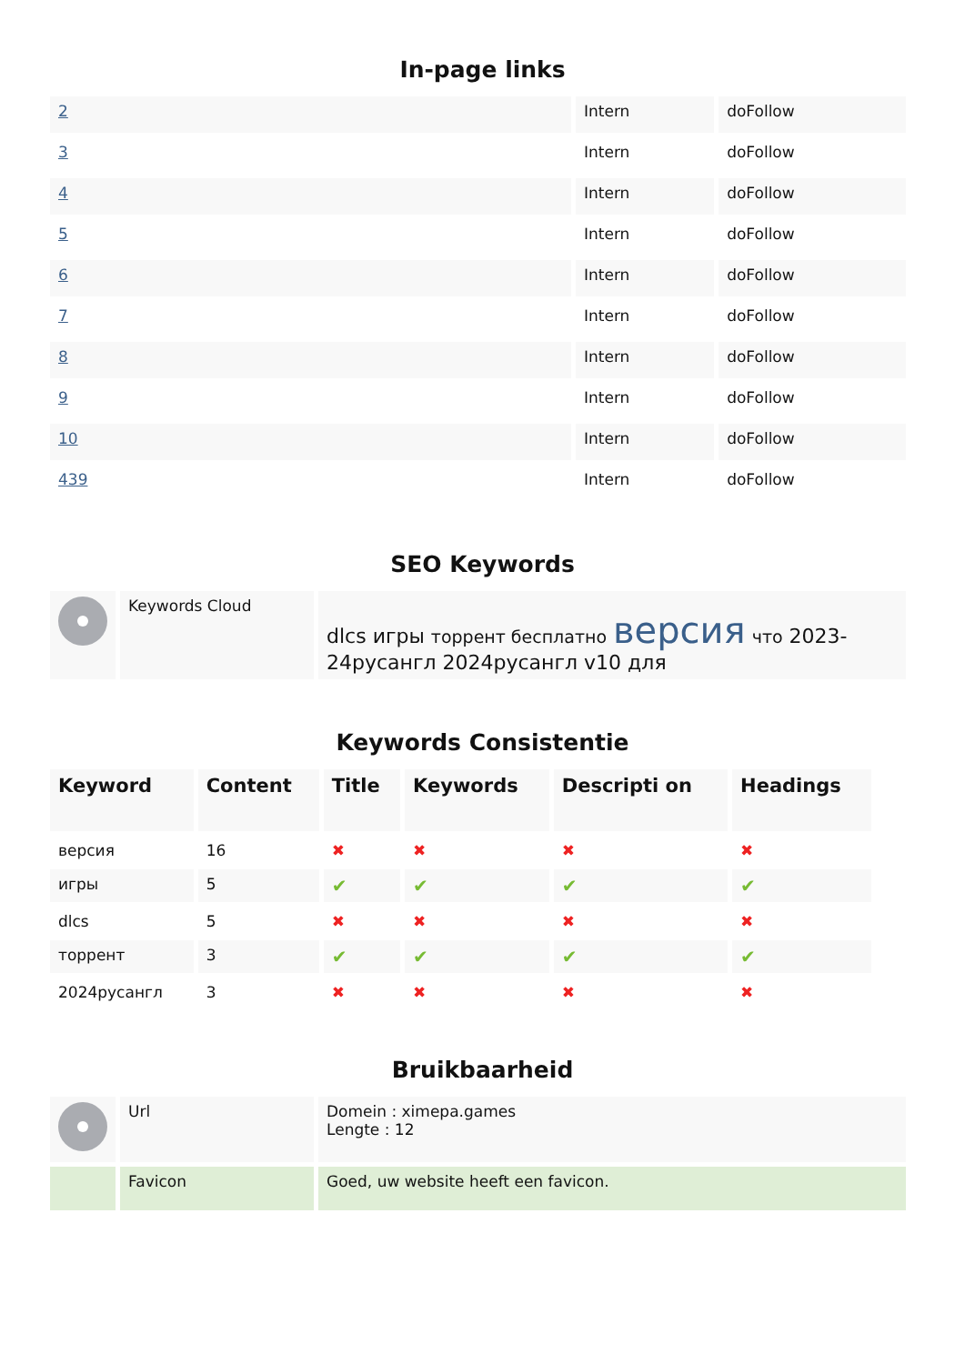In-page links
| 2 | Intern | doFollow |
| 3 | Intern | doFollow |
| 4 | Intern | doFollow |
| 5 | Intern | doFollow |
| 6 | Intern | doFollow |
| 7 | Intern | doFollow |
| 8 | Intern | doFollow |
| 9 | Intern | doFollow |
| 10 | Intern | doFollow |
| 439 | Intern | doFollow |
SEO Keywords
| | Keywords Cloud | dlcs игры торрент бесплатно версия что 2023-24русангл 2024русангл v10 для |
Keywords Consistentie
| Keyword | Content | Title | Keywords | Descripti on | Headings |
| --- | --- | --- | --- | --- | --- |
| версия | 16 | ✖ | ✖ | ✖ | ✖ |
| игры | 5 | ✔ | ✔ | ✔ | ✔ |
| dlcs | 5 | ✖ | ✖ | ✖ | ✖ |
| торрент | 3 | ✔ | ✔ | ✔ | ✔ |
| 2024русангл | 3 | ✖ | ✖ | ✖ | ✖ |
Bruikbaarheid
| | Url | Domein : ximepa.games Lengte : 12 |
| | Favicon | Goed, uw website heeft een favicon. |